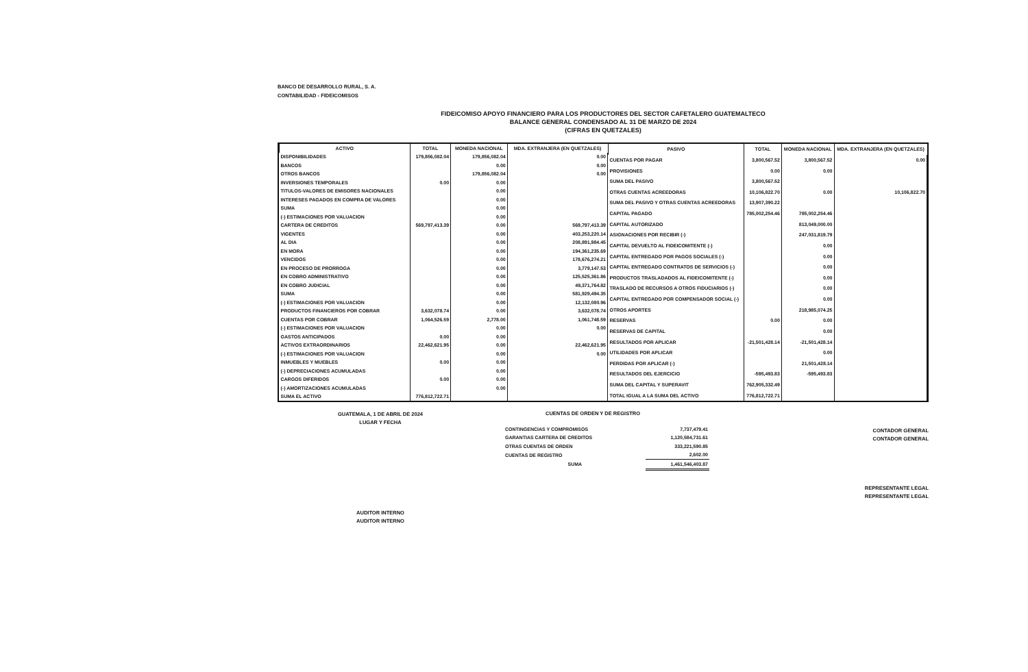BANCO DE DESARROLLO RURAL, S. A.
CONTABILIDAD - FIDEICOMISOS
FIDEICOMISO APOYO FINANCIERO PARA LOS PRODUCTORES DEL SECTOR CAFETALERO GUATEMALTECO
BALANCE GENERAL CONDENSADO AL 31 DE MARZO DE 2024
(CIFRAS EN QUETZALES)
| ACTIVO | TOTAL | MONEDA NACIONAL | MDA. EXTRANJERA (EN QUETZALES) |
| --- | --- | --- | --- |
| DISPONIBILIDADES | 179,856,082.04 | 179,856,082.04 | 0.00 |
| BANCOS | | 0.00 | 0.00 |
| OTROS BANCOS | | 179,856,082.04 | 0.00 |
| INVERSIONES TEMPORALES | 0.00 | 0.00 | |
| TITULOS-VALORES DE EMISORES NACIONALES | | 0.00 | |
| INTERESES PAGADOS EN COMPRA DE VALORES | | 0.00 | |
| SUMA | | 0.00 | |
| (-) ESTIMACIONES POR VALUACION | | 0.00 | |
| CARTERA DE CREDITOS | 569,797,413.39 | 0.00 | 569,797,413.39 |
| VIGENTES | | 0.00 | 403,253,220.14 |
| AL DIA | | 0.00 | 208,891,984.45 |
| EN MORA | | 0.00 | 194,361,235.69 |
| VENCIDOS | | 0.00 | 178,676,274.21 |
| EN PROCESO DE PRORROGA | | 0.00 | 3,779,147.53 |
| EN COBRO ADMINISTRATIVO | | 0.00 | 125,525,361.86 |
| EN COBRO JUDICIAL | | 0.00 | 49,371,764.82 |
| SUMA | | 0.00 | 581,929,494.35 |
| (-) ESTIMACIONES POR VALUACION | | 0.00 | 12,132,080.96 |
| PRODUCTOS FINANCIEROS POR COBRAR | 3,632,078.74 | 0.00 | 3,632,078.74 |
| CUENTAS POR COBRAR | 1,064,526.59 | 2,778.00 | 1,061,748.59 |
| (-) ESTIMACIONES POR VALUACION | | 0.00 | 0.00 |
| GASTOS ANTICIPADOS | 0.00 | 0.00 | |
| ACTIVOS EXTRAORDINARIOS | 22,462,621.95 | 0.00 | 22,462,621.95 |
| (-) ESTIMACIONES POR VALUACION | | 0.00 | 0.00 |
| INMUEBLES Y MUEBLES | 0.00 | 0.00 | |
| (-) DEPRECIACIONES ACUMULADAS | | 0.00 | |
| CARGOS DIFERIDOS | 0.00 | 0.00 | |
| (-) AMORTIZACIONES ACUMULADAS | | 0.00 | |
| SUMA EL ACTIVO | 776,812,722.71 | | |
| PASIVO | TOTAL | MONEDA NACIONAL | MDA. EXTRANJERA (EN QUETZALES) |
| --- | --- | --- | --- |
| CUENTAS POR PAGAR | 3,800,567.52 | 3,800,567.52 | 0.00 |
| PROVISIONES | 0.00 | 0.00 | |
| SUMA DEL PASIVO | 3,800,567.52 | | |
| OTRAS CUENTAS ACREEDORAS | 10,106,822.70 | 0.00 | 10,106,822.70 |
| SUMA DEL PASIVO Y OTRAS CUENTAS ACREEDORAS | 13,907,390.22 | | |
| CAPITAL PAGADO | 785,002,254.46 | 785,002,254.46 | |
| CAPITAL AUTORIZADO | | 813,049,000.00 | |
| ASIGNACIONES POR RECIBIR (-) | | 247,031,819.79 | |
| CAPITAL DEVUELTO AL FIDEICOMITENTE (-) | | 0.00 | |
| CAPITAL ENTREGADO POR PAGOS SOCIALES (-) | | 0.00 | |
| CAPITAL ENTREGADO CONTRATOS DE SERVICIOS (-) | | 0.00 | |
| PRODUCTOS TRASLADADOS AL FIDEICOMITENTE (-) | | 0.00 | |
| TRASLADO DE RECURSOS A OTROS FIDUCIARIOS (-) | | 0.00 | |
| CAPITAL ENTREGADO POR COMPENSADOR SOCIAL (-) | | 0.00 | |
| OTROS APORTES | | 218,985,074.25 | |
| RESERVAS | 0.00 | 0.00 | |
| RESERVAS DE CAPITAL | | 0.00 | |
| RESULTADOS POR APLICAR | -21,501,428.14 | -21,501,428.14 | |
| UTILIDADES POR APLICAR | | 0.00 | |
| PERDIDAS POR APLICAR (-) | | 21,501,428.14 | |
| RESULTADOS DEL EJERCICIO | -595,493.83 | -595,493.83 | |
| SUMA DEL CAPITAL Y SUPERAVIT | 762,905,332.49 | | |
| TOTAL IGUAL A LA SUMA DEL ACTIVO | 776,812,722.71 | | |
GUATEMALA, 1 DE ABRIL DE 2024
LUGAR Y FECHA
AUDITOR INTERNO
AUDITOR INTERNO
CUENTAS DE ORDEN Y DE REGISTRO
| CONTINGENCIAS Y COMPROMISOS | 7,737,479.41 |
| GARANTIAS CARTERA DE CREDITOS | 1,120,584,731.61 |
| OTRAS CUENTAS DE ORDEN | 333,221,590.85 |
| CUENTAS DE REGISTRO | 2,602.00 |
| SUMA | 1,461,546,403.87 |
CONTADOR GENERAL
CONTADOR GENERAL
REPRESENTANTE LEGAL
REPRESENTANTE LEGAL